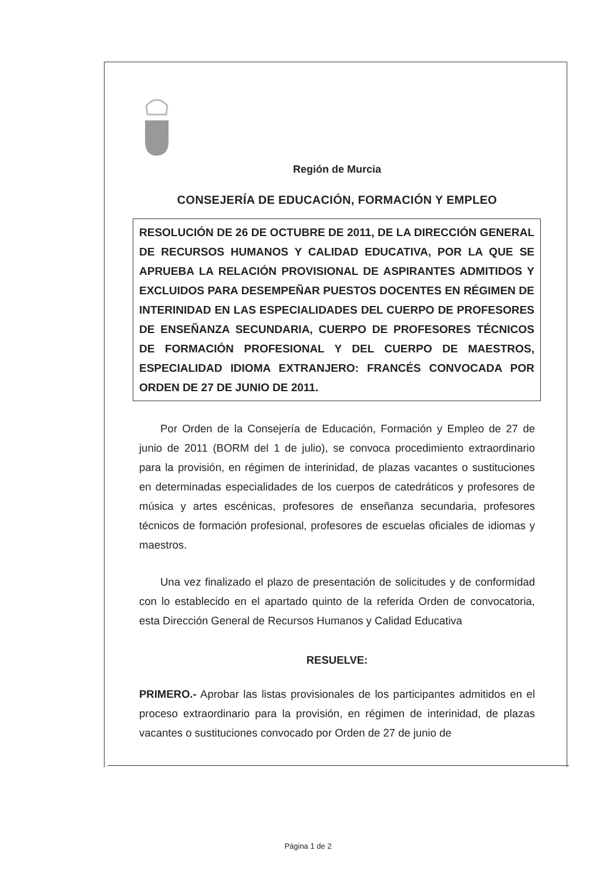Región de Murcia
CONSEJERÍA DE EDUCACIÓN, FORMACIÓN Y EMPLEO
RESOLUCIÓN DE 26 DE OCTUBRE DE 2011, DE LA DIRECCIÓN GENERAL DE RECURSOS HUMANOS Y CALIDAD EDUCATIVA, POR LA QUE SE APRUEBA LA RELACIÓN PROVISIONAL DE ASPIRANTES ADMITIDOS Y EXCLUIDOS PARA DESEMPEÑAR PUESTOS DOCENTES EN RÉGIMEN DE INTERINIDAD EN LAS ESPECIALIDADES DEL CUERPO DE PROFESORES DE ENSEÑANZA SECUNDARIA, CUERPO DE PROFESORES TÉCNICOS DE FORMACIÓN PROFESIONAL Y DEL CUERPO DE MAESTROS, ESPECIALIDAD IDIOMA EXTRANJERO: FRANCÉS CONVOCADA POR ORDEN DE 27 DE JUNIO DE 2011.
Por Orden de la Consejería de Educación, Formación y Empleo de 27 de junio de 2011 (BORM del 1 de julio), se convoca procedimiento extraordinario para la provisión, en régimen de interinidad, de plazas vacantes o sustituciones en determinadas especialidades de los cuerpos de catedráticos y profesores de música y artes escénicas, profesores de enseñanza secundaria, profesores técnicos de formación profesional, profesores de escuelas oficiales de idiomas y maestros.
Una vez finalizado el plazo de presentación de solicitudes y de conformidad con lo establecido en el apartado quinto de la referida Orden de convocatoria, esta Dirección General de Recursos Humanos y Calidad Educativa
RESUELVE:
PRIMERO.- Aprobar las listas provisionales de los participantes admitidos en el proceso extraordinario para la provisión, en régimen de interinidad, de plazas vacantes o sustituciones convocado por Orden de 27 de junio de
Página 1 de 2